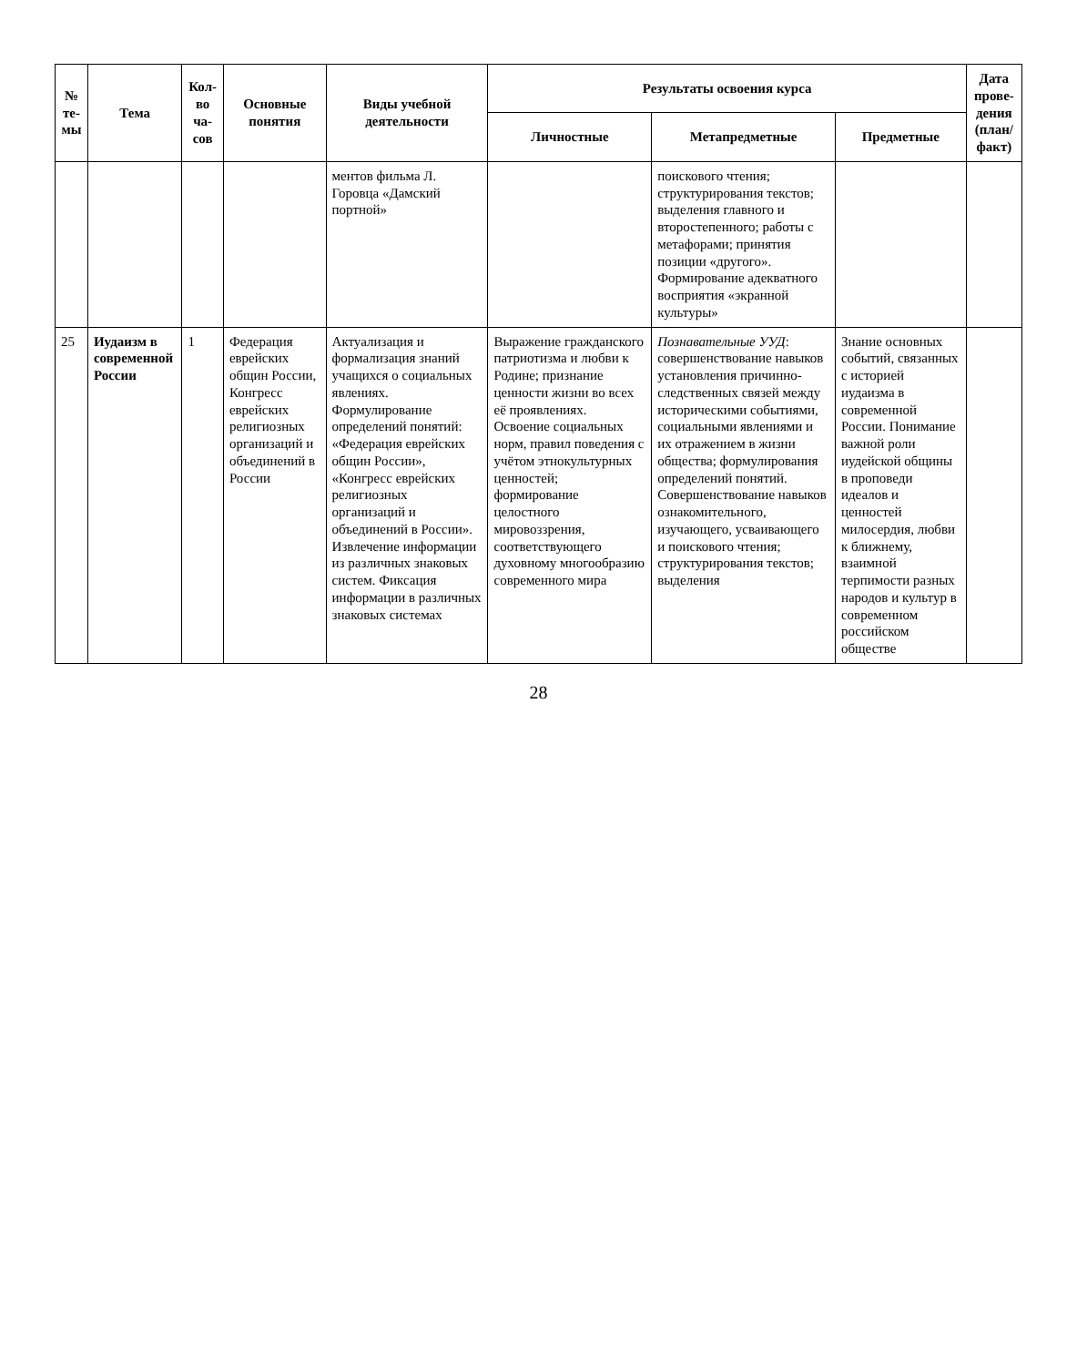| № те-мы | Тема | Кол-во ча-сов | Основные понятия | Виды учебной деятельности | Результаты освоения курса | | | Дата прове-дения (план/ факт) |
| --- | --- | --- | --- | --- | --- | --- | --- | --- |
| | | | | | Личностные | Метапредметные | Предметные | |
| | | | | ментов фильма Л. Горовца «Дамский портной» | | поискового чтения; структурирования текстов; выделения главного и второстепенного; работы с метафорами; принятия позиции «другого». Формирование адекватного восприятия «экранной культуры» | | |
| 25 | Иудаизм в современной России | 1 | Федерация еврейских общин России, Конгресс еврейских религиозных организаций и объединений в России | Актуализация и формализация знаний учащихся о социальных явлениях. Формулирование определений понятий: «Федерация еврейских общин России», «Конгресс еврейских религиозных организаций и объединений в России». Извлечение информации из различных знаковых систем. Фиксация информации в различных знаковых системах | Выражение гражданского патриотизма и любви к Родине; признание ценности жизни во всех её проявлениях. Освоение социальных норм, правил поведения с учётом этнокультурных ценностей; формирование целостного мировоззрения, соответствующего духовному многообразию современного мира | Познавательные УУД : совершенствование навыков установления причинно-следственных связей между историческими событиями, социальными явлениями и их отражением в жизни общества; формулирования определений понятий. Совершенствование навыков ознакомительного, изучающего, усваивающего и поискового чтения; структурирования текстов; выделения | Знание основных событий, связанных с историей иудаизма в современной России. Понимание важной роли иудейской общины в проповеди идеалов и ценностей милосердия, любви к ближнему, взаимной терпимости разных народов и культур в современном российском обществе | |
28